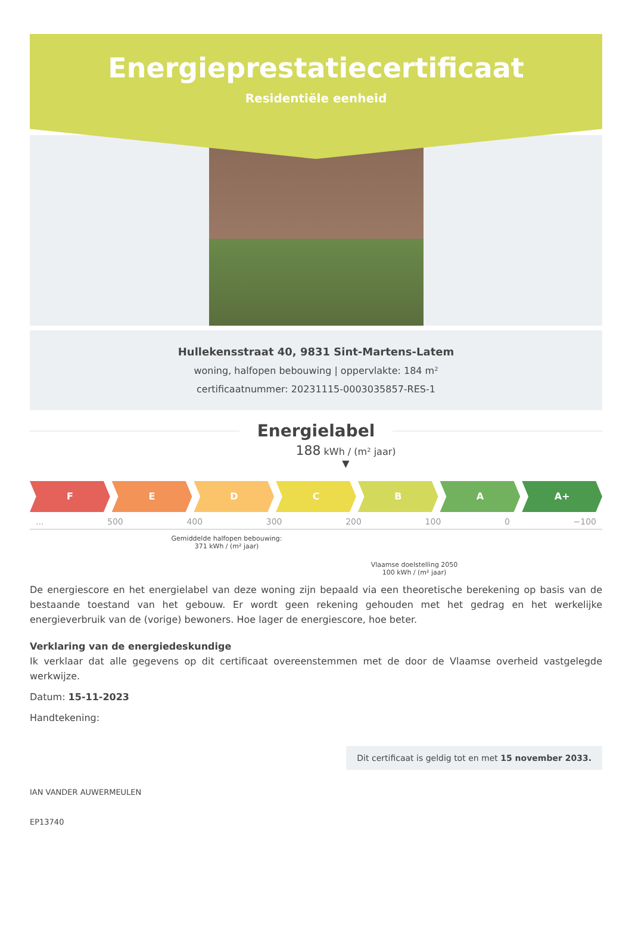Energieprestatiecertificaat
Residentiële eenheid
Hullekensstraat 40, 9831 Sint-Martens-Latem
woning, halfopen bebouwing | oppervlakte: 184 m²
certificaatnummer: 20231115-0003035857-RES-1
Energielabel
188 kWh / (m² jaar)
▼
F E D C B A A+
... 500 400 300 200 100 0 −100
Gemiddelde halfopen bebouwing:
371 kWh / (m² jaar)
Vlaamse doelstelling 2050
100 kWh / (m² jaar)
De energiescore en het energielabel van deze woning zijn bepaald via een theoretische berekening op basis van de bestaande toestand van het gebouw. Er wordt geen rekening gehouden met het gedrag en het werkelijke energieverbruik van de (vorige) bewoners. Hoe lager de energiescore, hoe beter.
Verklaring van de energiedeskundige
Ik verklaar dat alle gegevens op dit certificaat overeenstemmen met de door de Vlaamse overheid vastgelegde werkwijze.
Datum: 15-11-2023
Dit certificaat is geldig tot en met 15 november 2033.
Handtekening:
IAN VANDER AUWERMEULEN
EP13740